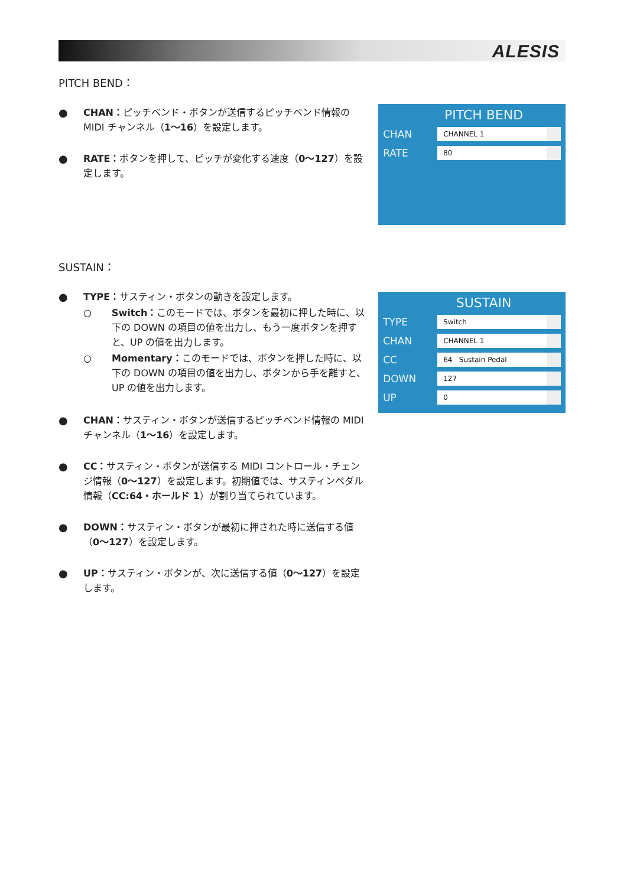ALESIS
PITCH BEND：
● CHAN：ピッチベンド・ボタンが送信するピッチベンド情報の MIDI チャンネル（1〜16）を設定します。
● RATE：ボタンを押して、ピッチが変化する速度（0〜127）を設定します。
PITCH BEND
CHAN
CHANNEL 1
RATE
80
SUSTAIN：
● TYPE：サスティン・ボタンの動きを設定します。
○ Switch：このモードでは、ボタンを最初に押した時に、以下の DOWN の項目の値を出力し、もう一度ボタンを押すと、UP の値を出力します。
○ Momentary：このモードでは、ボタンを押した時に、以下の DOWN の項目の値を出力し、ボタンから手を離すと、UP の値を出力します。
● CHAN：サスティン・ボタンが送信するピッチベンド情報の MIDI チャンネル（1〜16）を設定します。
● CC：サスティン・ボタンが送信する MIDI コントロール・チェンジ情報（0〜127）を設定します。初期値では、サスティンペダル情報（CC:64・ホールド 1）が割り当てられています。
● DOWN：サスティン・ボタンが最初に押された時に送信する値（0〜127）を設定します。
● UP：サスティン・ボタンが、次に送信する値（0〜127）を設定します。
SUSTAIN
TYPE
Switch
CHAN
CHANNEL 1
CC
64 Sustain Pedal
DOWN
127
UP
0